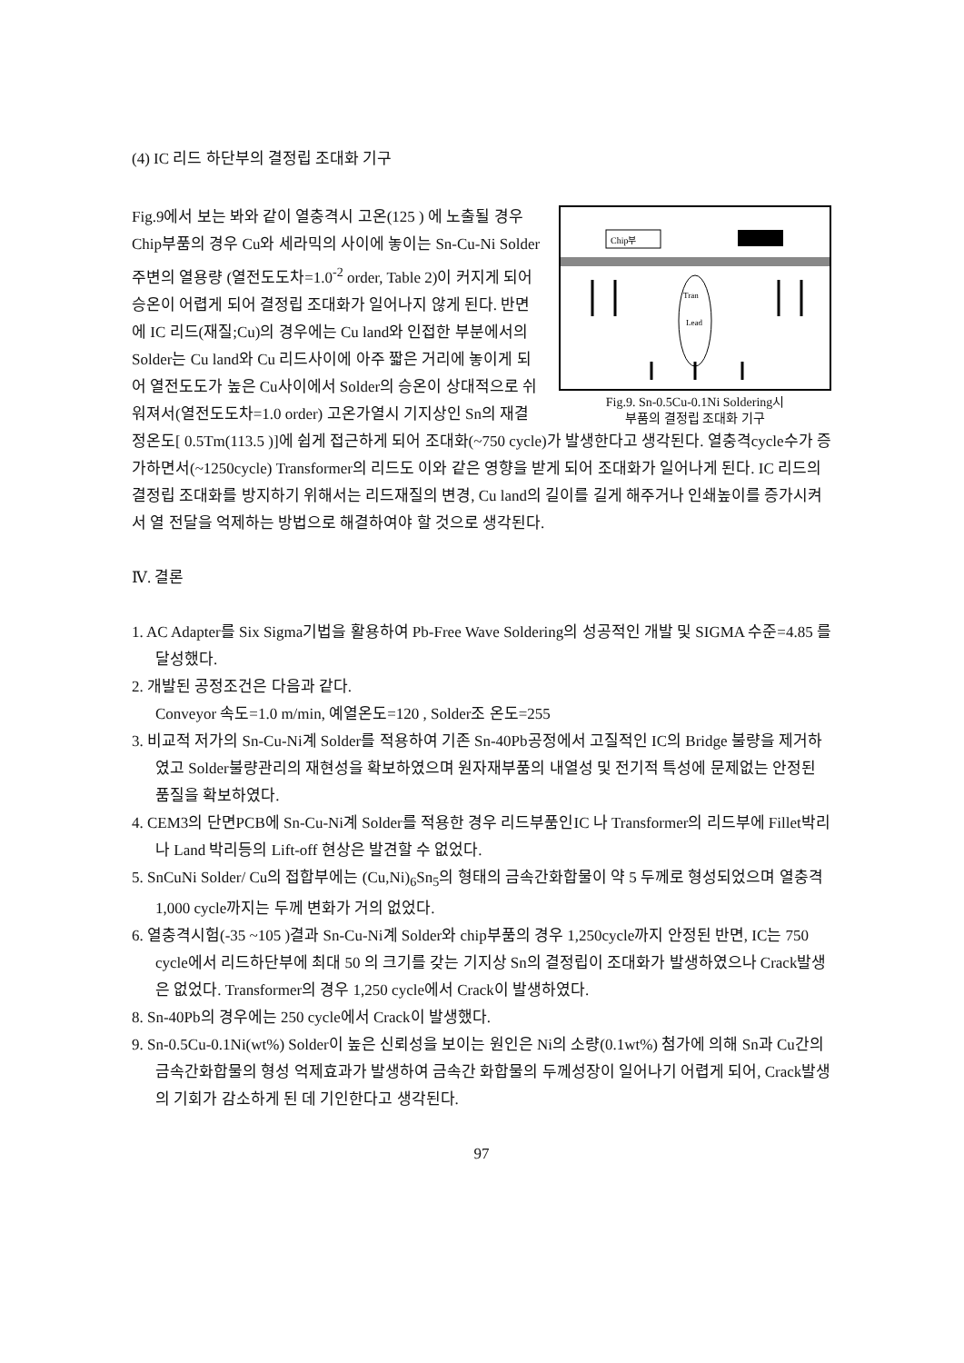(4) IC 리드 하단부의 결정립 조대화 기구
Chip부
Tran
Lead
Fig.9. Sn-0.5Cu-0.1Ni Soldering시
부품의 결정립 조대화 기구
Fig.9에서 보는 봐와 같이 열충격시 고온(125 ) 에 노출될 경우 Chip부품의 경우 Cu와 세라믹의 사이에 놓이는 Sn-Cu-Ni Solder 주변의 열용량 (열전도도차=1.0<sup>-2</sup> order, Table 2)이 커지게 되어 승온이 어렵게 되어 결정립 조대화가 일어나지 않게 된다. 반면에 IC 리드(재질;Cu)의 경우에는 Cu land와 인접한 부분에서의 Solder는 Cu land와 Cu 리드사이에 아주 짧은 거리에 놓이게 되어 열전도도가 높은 Cu사이에서 Solder의 승온이 상대적으로 쉬워져서(열전도도차=1.0 order) 고온가열시 기지상인 Sn의 재결정온도[ 0.5Tm(113.5 )]에 쉽게 접근하게 되어 조대화(~750 cycle)가 발생한다고 생각된다. 열충격cycle수가 증가하면서(~1250cycle) Transformer의 리드도 이와 같은 영향을 받게 되어 조대화가 일어나게 된다. IC 리드의 결정립 조대화를 방지하기 위해서는 리드재질의 변경, Cu land의 길이를 길게 해주거나 인쇄높이를 증가시켜서 열 전달을 억제하는 방법으로 해결하여야 할 것으로 생각된다.
Ⅳ. 결론
1. AC Adapter를 Six Sigma기법을 활용하여 Pb-Free Wave Soldering의 성공적인 개발 및 SIGMA 수준=4.85 를 달성했다.
2. 개발된 공정조건은 다음과 같다.
Conveyor 속도=1.0 m/min, 예열온도=120 , Solder조 온도=255
3. 비교적 저가의 Sn-Cu-Ni계 Solder를 적용하여 기존 Sn-40Pb공정에서 고질적인 IC의 Bridge 불량을 제거하였고 Solder불량관리의 재현성을 확보하였으며 원자재부품의 내열성 및 전기적 특성에 문제없는 안정된 품질을 확보하였다.
4. CEM3의 단면PCB에 Sn-Cu-Ni계 Solder를 적용한 경우 리드부품인IC 나 Transformer의 리드부에 Fillet박리나 Land 박리등의 Lift-off 현상은 발견할 수 없었다.
5. SnCuNi Solder/ Cu의 접합부에는 (Cu,Ni)<sub>6</sub>Sn<sub>5</sub>의 형태의 금속간화합물이 약 5 두께로 형성되었으며 열충격 1,000 cycle까지는 두께 변화가 거의 없었다.
6. 열충격시험(-35 ~105 )결과 Sn-Cu-Ni계 Solder와 chip부품의 경우 1,250cycle까지 안정된 반면, IC는 750 cycle에서 리드하단부에 최대 50 의 크기를 갖는 기지상 Sn의 결정립이 조대화가 발생하였으나 Crack발생은 없었다. Transformer의 경우 1,250 cycle에서 Crack이 발생하였다.
8. Sn-40Pb의 경우에는 250 cycle에서 Crack이 발생했다.
9. Sn-0.5Cu-0.1Ni(wt%) Solder이 높은 신뢰성을 보이는 원인은 Ni의 소량(0.1wt%) 첨가에 의해 Sn과 Cu간의 금속간화합물의 형성 억제효과가 발생하여 금속간 화합물의 두께성장이 일어나기 어렵게 되어, Crack발생의 기회가 감소하게 된 데 기인한다고 생각된다.
97